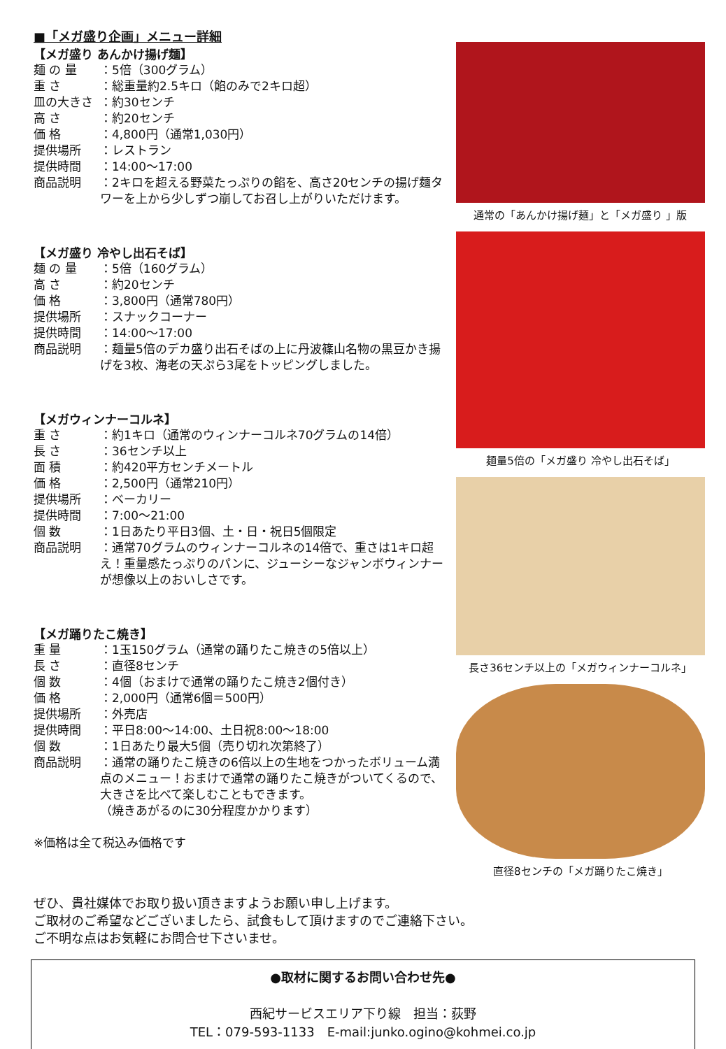■「メガ盛り企画」メニュー詳細
【メガ盛り あんかけ揚げ麺】
麺 の 量 ：5倍（300グラム）
重 さ ：総重量約2.5キロ（餡のみで2キロ超）
皿の大きさ ：約30センチ
高 さ ：約20センチ
価 格 ：4,800円（通常1,030円）
提供場所 ：レストラン
提供時間 ：14:00～17:00
商品説明 ：2キロを超える野菜たっぷりの餡を、高さ20センチの揚げ麺タワーを上から少しずつ崩してお召し上がりいただけます。
【メガ盛り 冷やし出石そば】
麺 の 量 ：5倍（160グラム）
高 さ ：約20センチ
価 格 ：3,800円（通常780円）
提供場所 ：スナックコーナー
提供時間 ：14:00～17:00
商品説明 ：麺量5倍のデカ盛り出石そばの上に丹波篠山名物の黒豆かき揚げを3枚、海老の天ぷら3尾をトッピングしました。
【メガウィンナーコルネ】
重 さ ：約1キロ（通常のウィンナーコルネ70グラムの14倍）
長 さ ：36センチ以上
面 積 ：約420平方センチメートル
価 格 ：2,500円（通常210円）
提供場所 ：ベーカリー
提供時間 ：7:00～21:00
個 数 ：1日あたり平日3個、土・日・祝日5個限定
商品説明 ：通常70グラムのウィンナーコルネの14倍で、重さは1キロ超え！重量感たっぷりのパンに、ジューシーなジャンボウィンナーが想像以上のおいしさです。
【メガ踊りたこ焼き】
重 量 ：1玉150グラム（通常の踊りたこ焼きの5倍以上）
長 さ ：直径8センチ
個 数 ：4個（おまけで通常の踊りたこ焼き2個付き）
価 格 ：2,000円（通常6個＝500円）
提供場所 ：外売店
提供時間 ：平日8:00～14:00、土日祝8:00～18:00
個 数 ：1日あたり最大5個（売り切れ次第終了）
商品説明 ：通常の踊りたこ焼きの6倍以上の生地をつかったボリューム満点のメニュー！おまけで通常の踊りたこ焼きがついてくるので、大きさを比べて楽しむこともできます。
（焼きあがるのに30分程度かかります）
※価格は全て税込み価格です
通常の「あんかけ揚げ麺」と「メガ盛り 」版
麺量5倍の「メガ盛り 冷やし出石そば」
長さ36センチ以上の「メガウィンナーコルネ」
直径8センチの「メガ踊りたこ焼き」
ぜひ、貴社媒体でお取り扱い頂きますようお願い申し上げます。
ご取材のご希望などございましたら、試食もして頂けますのでご連絡下さい。
ご不明な点はお気軽にお問合せ下さいませ。
●取材に関するお問い合わせ先●
西紀サービスエリア下り線　担当：荻野
TEL：079-593-1133　E-mail:junko.ogino@kohmei.co.jp